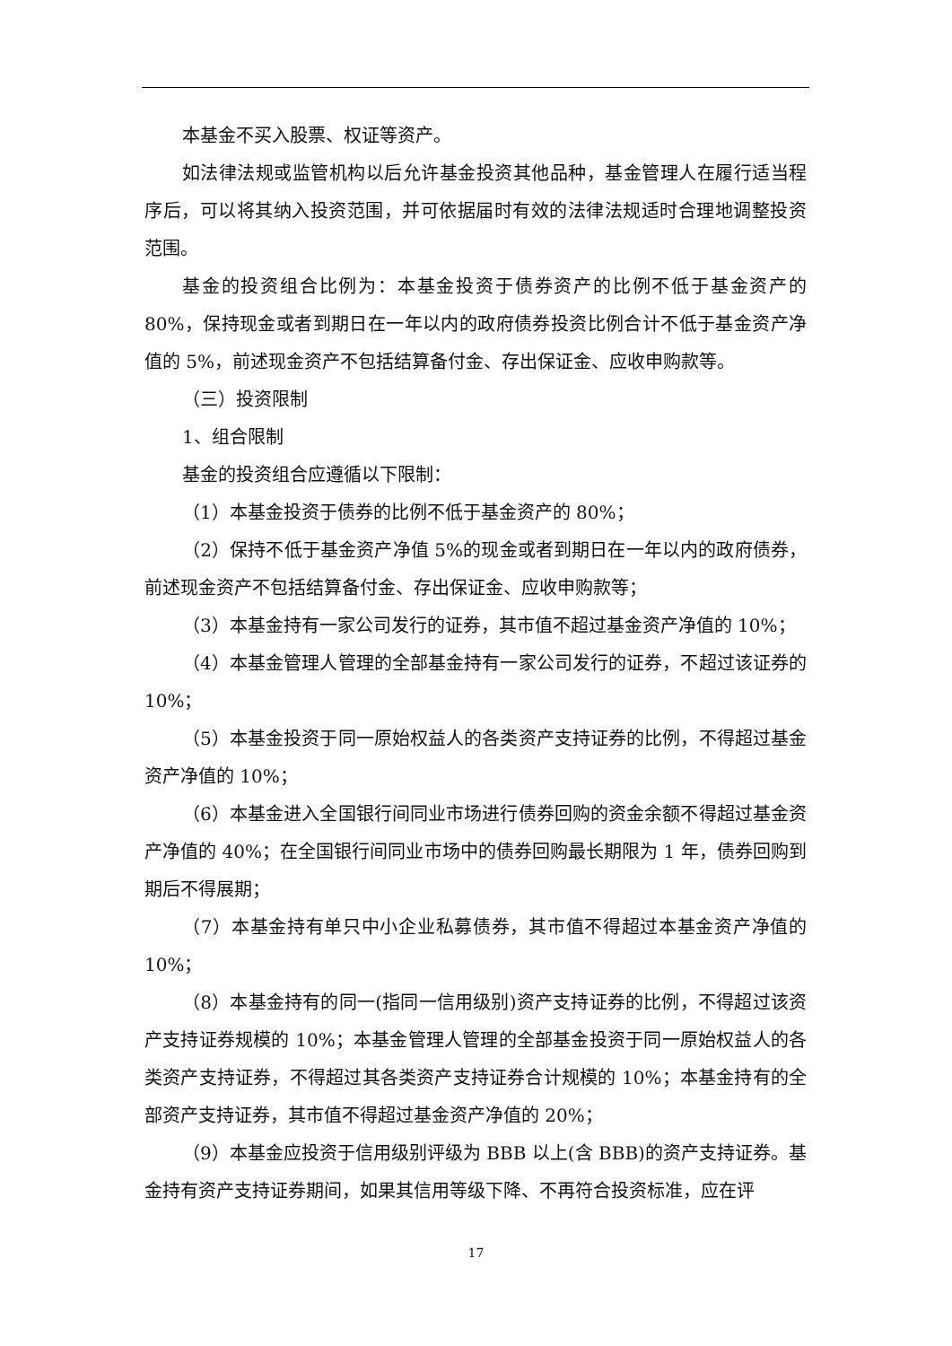本基金不买入股票、权证等资产。
如法律法规或监管机构以后允许基金投资其他品种，基金管理人在履行适当程序后，可以将其纳入投资范围，并可依据届时有效的法律法规适时合理地调整投资范围。
基金的投资组合比例为：本基金投资于债券资产的比例不低于基金资产的80%，保持现金或者到期日在一年以内的政府债券投资比例合计不低于基金资产净值的 5%，前述现金资产不包括结算备付金、存出保证金、应收申购款等。
（三）投资限制
1、组合限制
基金的投资组合应遵循以下限制：
（1）本基金投资于债券的比例不低于基金资产的 80%；
（2）保持不低于基金资产净值 5%的现金或者到期日在一年以内的政府债券，前述现金资产不包括结算备付金、存出保证金、应收申购款等；
（3）本基金持有一家公司发行的证券，其市值不超过基金资产净值的 10%；
（4）本基金管理人管理的全部基金持有一家公司发行的证券，不超过该证券的 10%；
（5）本基金投资于同一原始权益人的各类资产支持证券的比例，不得超过基金资产净值的 10%；
（6）本基金进入全国银行间同业市场进行债券回购的资金余额不得超过基金资产净值的 40%；在全国银行间同业市场中的债券回购最长期限为 1 年，债券回购到期后不得展期；
（7）本基金持有单只中小企业私募债券，其市值不得超过本基金资产净值的 10%；
（8）本基金持有的同一(指同一信用级别)资产支持证券的比例，不得超过该资产支持证券规模的 10%；本基金管理人管理的全部基金投资于同一原始权益人的各类资产支持证券，不得超过其各类资产支持证券合计规模的 10%；本基金持有的全部资产支持证券，其市值不得超过基金资产净值的 20%；
（9）本基金应投资于信用级别评级为 BBB 以上(含 BBB)的资产支持证券。基金持有资产支持证券期间，如果其信用等级下降、不再符合投资标准，应在评
17